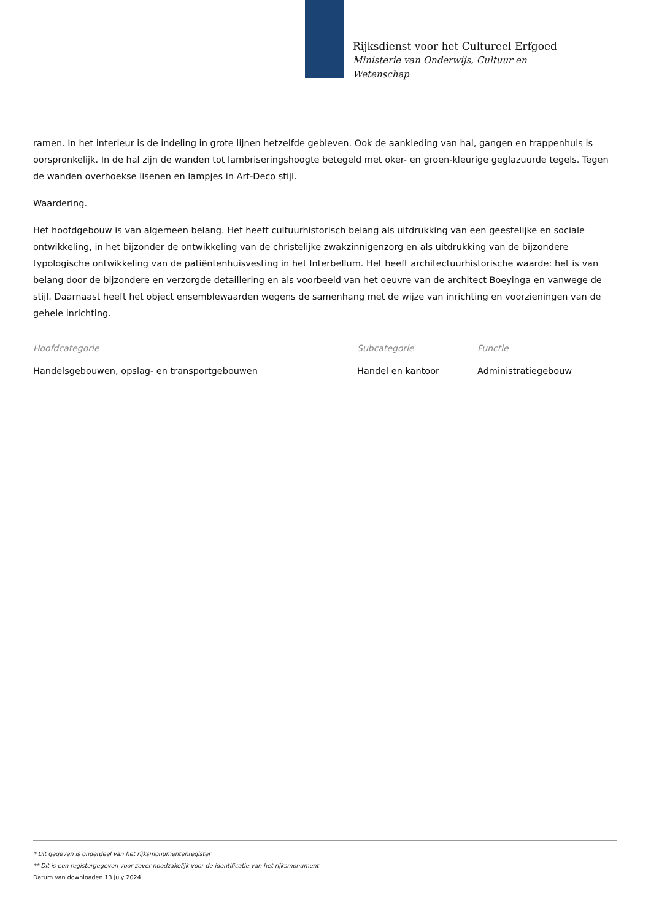Rijksdienst voor het Cultureel Erfgoed
Ministerie van Onderwijs, Cultuur en
Wetenschap
ramen. In het interieur is de indeling in grote lijnen hetzelfde gebleven. Ook de aankleding van hal, gangen en trappenhuis is oorspronkelijk. In de hal zijn de wanden tot lambriseringshoogte betegeld met oker- en groen-kleurige geglazuurde tegels. Tegen de wanden overhoekse lisenen en lampjes in Art-Deco stijl.
Waardering.
Het hoofdgebouw is van algemeen belang. Het heeft cultuurhistorisch belang als uitdrukking van een geestelijke en sociale ontwikkeling, in het bijzonder de ontwikkeling van de christelijke zwakzinnigenzorg en als uitdrukking van de bijzondere typologische ontwikkeling van de patiëntenhuisvesting in het Interbellum. Het heeft architectuurhistorische waarde: het is van belang door de bijzondere en verzorgde detaillering en als voorbeeld van het oeuvre van de architect Boeyinga en vanwege de stijl. Daarnaast heeft het object ensemblewaarden wegens de samenhang met de wijze van inrichting en voorzieningen van de gehele inrichting.
| Hoofdcategorie | Subcategorie | Functie |
| --- | --- | --- |
| Handelsgebouwen, opslag- en transportgebouwen | Handel en kantoor | Administratiegebouw |
* Dit gegeven is onderdeel van het rijksmonumentenregister
** Dit is een registergegeven voor zover noodzakelijk voor de identificatie van het rijksmonument
Datum van downloaden 13 july 2024